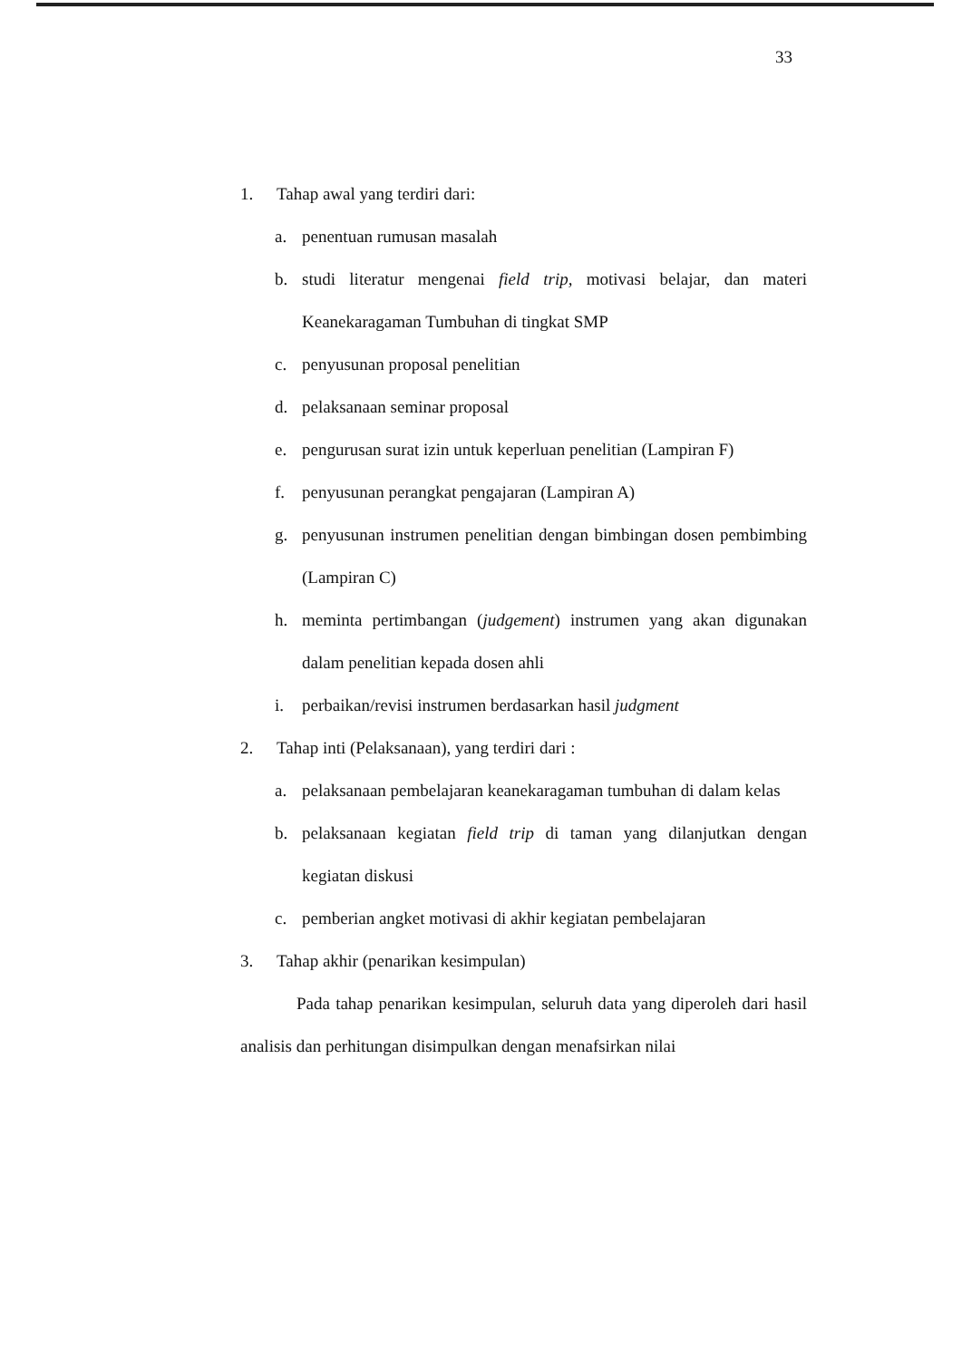33
1. Tahap awal yang terdiri dari:
a. penentuan rumusan masalah
b. studi literatur mengenai field trip, motivasi belajar, dan materi Keanekaragaman Tumbuhan di tingkat SMP
c. penyusunan proposal penelitian
d. pelaksanaan seminar proposal
e. pengurusan surat izin untuk keperluan penelitian (Lampiran F)
f. penyusunan perangkat pengajaran (Lampiran A)
g. penyusunan instrumen penelitian dengan bimbingan dosen pembimbing (Lampiran C)
h. meminta pertimbangan (judgement) instrumen yang akan digunakan dalam penelitian kepada dosen ahli
i. perbaikan/revisi instrumen berdasarkan hasil judgment
2. Tahap inti (Pelaksanaan), yang terdiri dari :
a. pelaksanaan pembelajaran keanekaragaman tumbuhan di dalam kelas
b. pelaksanaan kegiatan field trip di taman yang dilanjutkan dengan kegiatan diskusi
c. pemberian angket motivasi di akhir kegiatan pembelajaran
3. Tahap akhir (penarikan kesimpulan)
Pada tahap penarikan kesimpulan, seluruh data yang diperoleh dari hasil analisis dan perhitungan disimpulkan dengan menafsirkan nilai